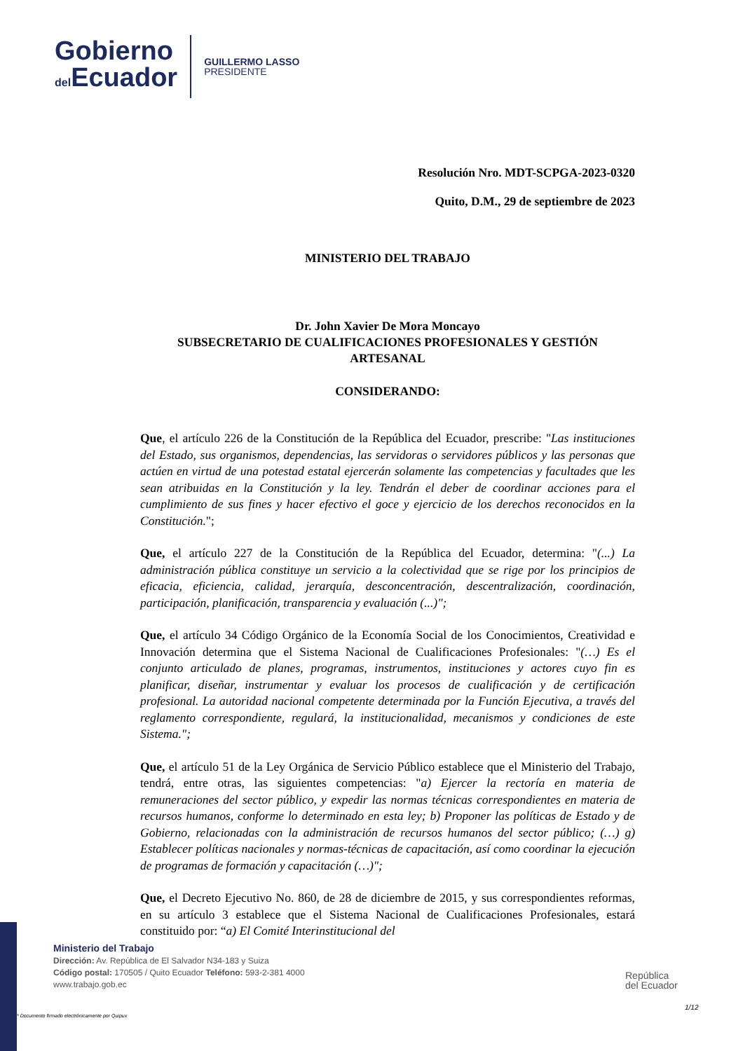Gobierno
del Ecuador
GUILLERMO LASSO
PRESIDENTE
Resolución Nro. MDT-SCPGA-2023-0320
Quito, D.M., 29 de septiembre de 2023
MINISTERIO DEL TRABAJO
Dr. John Xavier De Mora Moncayo
SUBSECRETARIO DE CUALIFICACIONES PROFESIONALES Y GESTIÓN ARTESANAL
CONSIDERANDO:
Que, el artículo 226 de la Constitución de la República del Ecuador, prescribe: "Las instituciones del Estado, sus organismos, dependencias, las servidoras o servidores públicos y las personas que actúen en virtud de una potestad estatal ejercerán solamente las competencias y facultades que les sean atribuidas en la Constitución y la ley. Tendrán el deber de coordinar acciones para el cumplimiento de sus fines y hacer efectivo el goce y ejercicio de los derechos reconocidos en la Constitución.";
Que, el artículo 227 de la Constitución de la República del Ecuador, determina: "(...) La administración pública constituye un servicio a la colectividad que se rige por los principios de eficacia, eficiencia, calidad, jerarquía, desconcentración, descentralización, coordinación, participación, planificación, transparencia y evaluación (...)";
Que, el artículo 34 Código Orgánico de la Economía Social de los Conocimientos, Creatividad e Innovación determina que el Sistema Nacional de Cualificaciones Profesionales: "(…) Es el conjunto articulado de planes, programas, instrumentos, instituciones y actores cuyo fin es planificar, diseñar, instrumentar y evaluar los procesos de cualificación y de certificación profesional. La autoridad nacional competente determinada por la Función Ejecutiva, a través del reglamento correspondiente, regulará, la institucionalidad, mecanismos y condiciones de este Sistema.";
Que, el artículo 51 de la Ley Orgánica de Servicio Público establece que el Ministerio del Trabajo, tendrá, entre otras, las siguientes competencias: "a) Ejercer la rectoría en materia de remuneraciones del sector público, y expedir las normas técnicas correspondientes en materia de recursos humanos, conforme lo determinado en esta ley; b) Proponer las políticas de Estado y de Gobierno, relacionadas con la administración de recursos humanos del sector público; (…) g) Establecer políticas nacionales y normas-técnicas de capacitación, así como coordinar la ejecución de programas de formación y capacitación (…)";
Que, el Decreto Ejecutivo No. 860, de 28 de diciembre de 2015, y sus correspondientes reformas, en su artículo 3 establece que el Sistema Nacional de Cualificaciones Profesionales, estará constituido por: “a) El Comité Interinstitucional del
Ministerio del Trabajo
Dirección: Av. República de El Salvador N34-183 y Suiza
Código postal: 170505 / Quito Ecuador Teléfono: 593-2-381 4000
www.trabajo.gob.ec
* Documento firmado electrónicamente por Quipux
República
del Ecuador
1/12